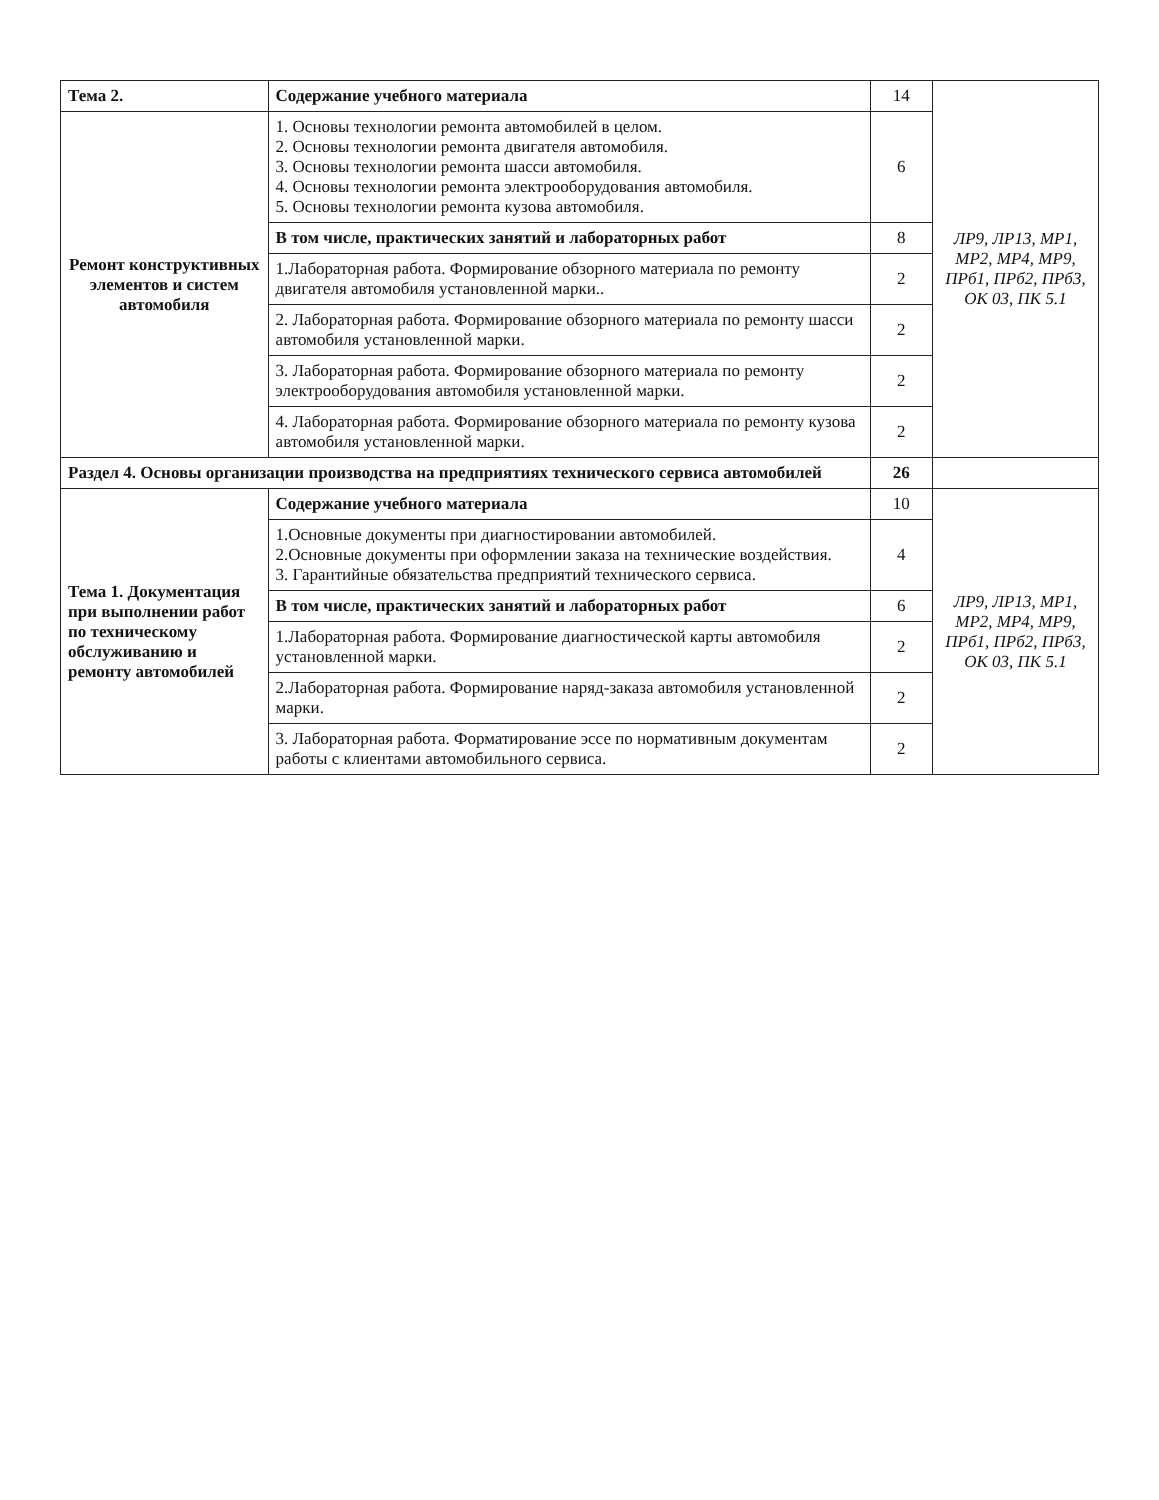| Тема 2. | Содержание учебного материала | 14 | ЛР9, ЛР13, МР1, МР2, МР4, МР9, ПРб1, ПРб2, ПРб3, ОК 03, ПК 5.1 |
| Ремонт конструктивных элементов и систем автомобиля | 1. Основы технологии ремонта автомобилей в целом. 2. Основы технологии ремонта двигателя автомобиля. 3. Основы технологии ремонта шасси автомобиля. 4. Основы технологии ремонта электрооборудования автомобиля. 5. Основы технологии ремонта кузова автомобиля. | 6 | |
| | В том числе, практических занятий и лабораторных работ | 8 | |
| | 1.Лабораторная работа. Формирование обзорного материала по ремонту двигателя автомобиля установленной марки.. | 2 | |
| | 2. Лабораторная работа. Формирование обзорного материала по ремонту шасси автомобиля установленной марки. | 2 | |
| | 3. Лабораторная работа. Формирование обзорного материала по ремонту электрооборудования автомобиля установленной марки. | 2 | |
| | 4. Лабораторная работа. Формирование обзорного материала по ремонту кузова автомобиля установленной марки. | 2 | |
| Раздел 4. Основы организации производства на предприятиях технического сервиса автомобилей | | 26 | |
| Тема 1. Документация при выполнении работ по техническому обслуживанию и ремонту автомобилей | Содержание учебного материала | 10 | ЛР9, ЛР13, МР1, МР2, МР4, МР9, ПРб1, ПРб2, ПРб3, ОК 03, ПК 5.1 |
| | 1.Основные документы при диагностировании автомобилей. 2.Основные документы при оформлении заказа на технические воздействия. 3. Гарантийные обязательства предприятий технического сервиса. | 4 | |
| | В том числе, практических занятий и лабораторных работ | 6 | |
| | 1.Лабораторная работа. Формирование диагностической карты автомобиля установленной марки. | 2 | |
| | 2.Лабораторная работа. Формирование наряд-заказа автомобиля установленной марки. | 2 | |
| | 3. Лабораторная работа. Форматирование эссе по нормативным документам работы с клиентами автомобильного сервиса. | 2 | |